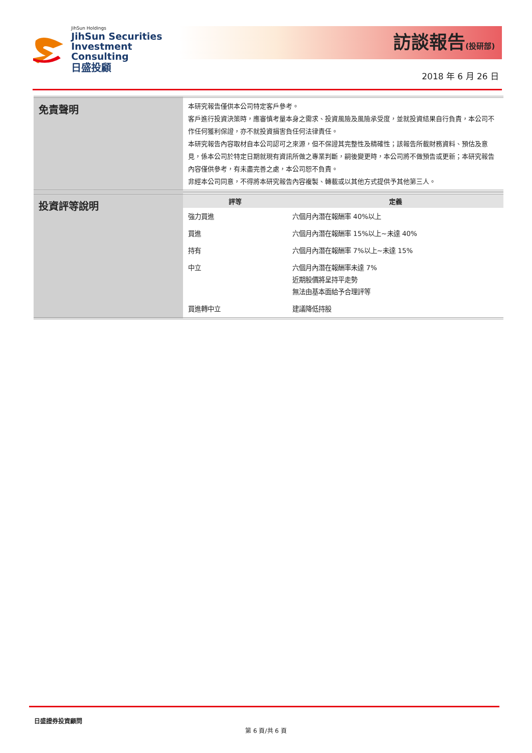JihSun Holdings
JihSun Securities
Investment Consulting
日盛投顧
訪談報告(投研部)
2018 年 6 月 26 日
| 免責聲明 | 本研究報告僅供本公司特定客戶參考。 客戶進行投資決策時，應審慎考量本身之需求、投資風險及風險承受度，並就投資結果自行負責，本公司不作任何獲利保證，亦不就投資損害負任何法律責任。 本研究報告內容取材自本公司認可之來源，但不保證其完整性及精確性；該報告所載財務資料、預估及意見，係本公司於特定日期就現有資訊所做之專業判斷，嗣後變更時，本公司將不做預告或更新；本研究報告內容僅供參考，有未盡完善之處，本公司恕不負責。 非經本公司同意，不得將本研究報告內容複製、轉載或以其他方式提供予其他第三人。 |
| 投資評等說明 | / 評等 / 定義 / / --- / --- / / 強力買進 / 六個月內潛在報酬率 40%以上 / / 買進 / 六個月內潛在報酬率 15%以上~未達 40% / / 持有 / 六個月內潛在報酬率 7%以上~未達 15% / / 中立 / 六個月內潛在報酬率未達 7% 近期股價將呈持平走勢 無法由基本面給予合理評等 / / 買進轉中立 / 建議降低持股 / |
日盛證券投資顧問
第 6 頁/共 6 頁